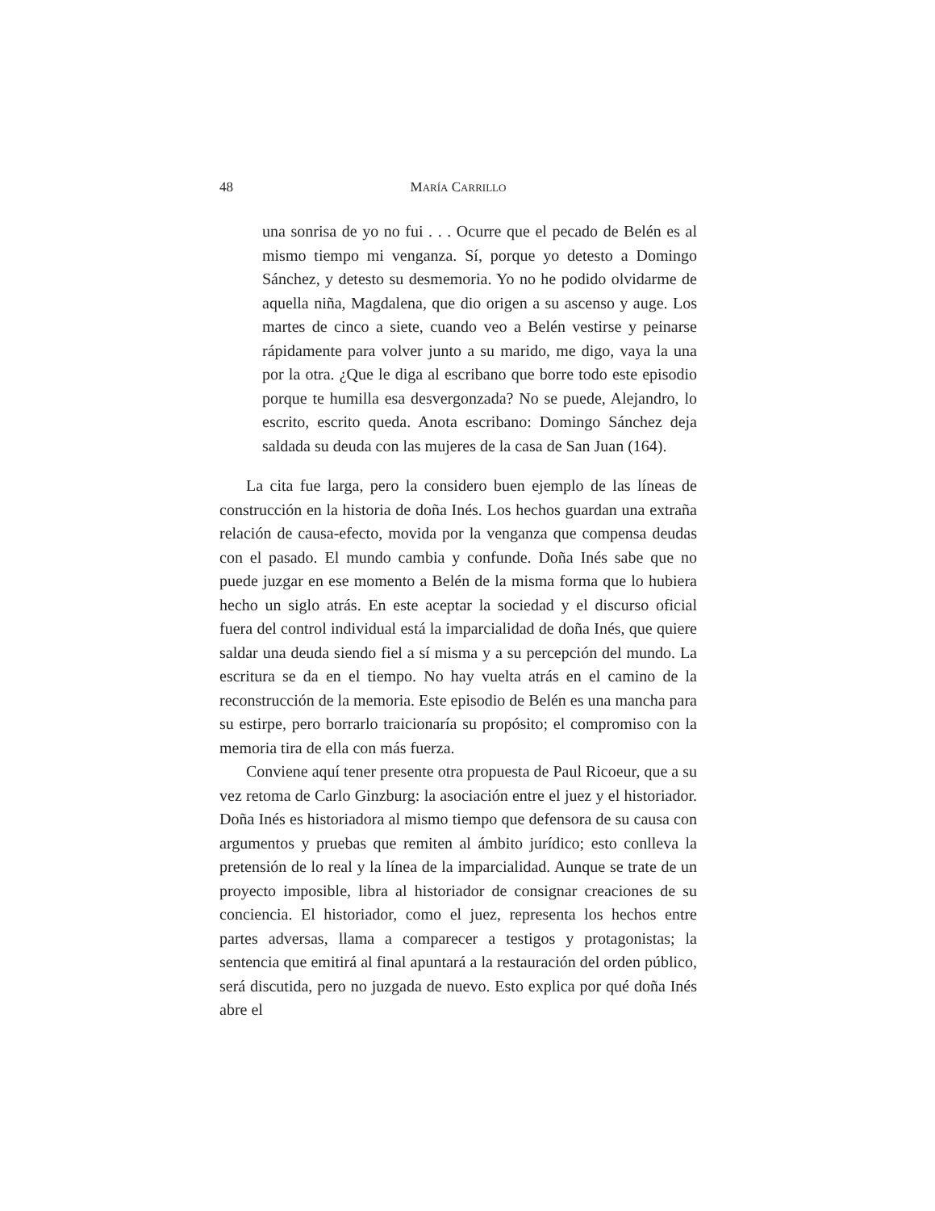48 MARÍA CARRILLO
una sonrisa de yo no fui . . . Ocurre que el pecado de Belén es al mismo tiempo mi venganza. Sí, porque yo detesto a Domingo Sánchez, y detesto su desmemoria. Yo no he podido olvidarme de aquella niña, Magdalena, que dio origen a su ascenso y auge. Los martes de cinco a siete, cuando veo a Belén vestirse y peinarse rápidamente para volver junto a su marido, me digo, vaya la una por la otra. ¿Que le diga al escribano que borre todo este episodio porque te humilla esa desvergonzada? No se puede, Alejandro, lo escrito, escrito queda. Anota escribano: Domingo Sánchez deja saldada su deuda con las mujeres de la casa de San Juan (164).
La cita fue larga, pero la considero buen ejemplo de las líneas de construcción en la historia de doña Inés. Los hechos guardan una extraña relación de causa-efecto, movida por la venganza que compensa deudas con el pasado. El mundo cambia y confunde. Doña Inés sabe que no puede juzgar en ese momento a Belén de la misma forma que lo hubiera hecho un siglo atrás. En este aceptar la sociedad y el discurso oficial fuera del control individual está la imparcialidad de doña Inés, que quiere saldar una deuda siendo fiel a sí misma y a su percepción del mundo. La escritura se da en el tiempo. No hay vuelta atrás en el camino de la reconstrucción de la memoria. Este episodio de Belén es una mancha para su estirpe, pero borrarlo traicionaría su propósito; el compromiso con la memoria tira de ella con más fuerza.
Conviene aquí tener presente otra propuesta de Paul Ricoeur, que a su vez retoma de Carlo Ginzburg: la asociación entre el juez y el historiador. Doña Inés es historiadora al mismo tiempo que defensora de su causa con argumentos y pruebas que remiten al ámbito jurídico; esto conlleva la pretensión de lo real y la línea de la imparcialidad. Aunque se trate de un proyecto imposible, libra al historiador de consignar creaciones de su conciencia. El historiador, como el juez, representa los hechos entre partes adversas, llama a comparecer a testigos y protagonistas; la sentencia que emitirá al final apuntará a la restauración del orden público, será discutida, pero no juzgada de nuevo. Esto explica por qué doña Inés abre el